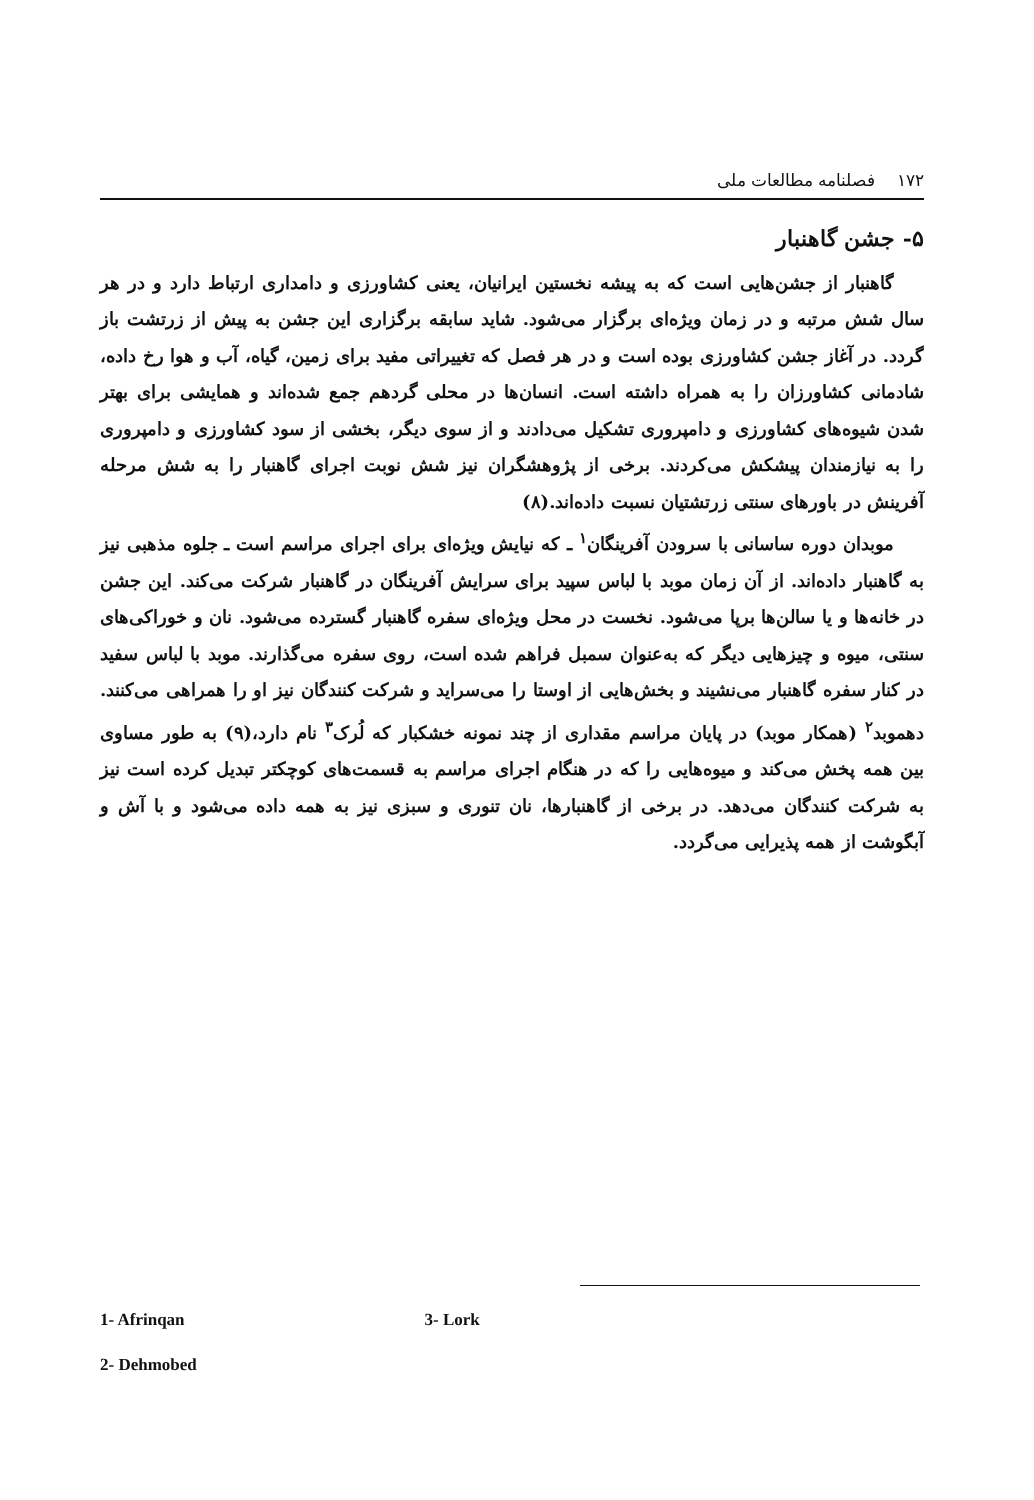۱۷۲ فصلنامه مطالعات ملی
۵- جشن گاهنبار
گاهنبار از جشن‌هایی است که به پیشه نخستین ایرانیان، یعنی کشاورزی و دامداری ارتباط دارد و در هر سال شش مرتبه و در زمان ویژه‌ای برگزار می‌شود. شاید سابقه برگزاری این جشن به پیش از زرتشت باز گردد. در آغاز جشن کشاورزی بوده است و در هر فصل که تغییراتی مفید برای زمین، گیاه، آب و هوا رخ داده، شادمانی کشاورزان را به همراه داشته است. انسان‌ها در محلی گردهم جمع شده‌اند و همایشی برای بهتر شدن شیوه‌های کشاورزی و دامپروری تشکیل می‌دادند و از سوی دیگر، بخشی از سود کشاورزی و دامپروری را به نیازمندان پیشکش می‌کردند. برخی از پژوهشگران نیز شش نوبت اجرای گاهنبار را به شش مرحله آفرینش در باورهای سنتی زرتشتیان نسبت داده‌اند.(۸)
موبدان دوره ساسانی با سرودن آفرینگان<sup>۱</sup> ـ که نیایش ویژه‌ای برای اجرای مراسم است ـ جلوه مذهبی نیز به گاهنبار داده‌اند. از آن زمان موبد با لباس سپید برای سرایش آفرینگان در گاهنبار شرکت می‌کند. این جشن در خانه‌ها و یا سالن‌ها برپا می‌شود. نخست در محل ویژه‌ای سفره گاهنبار گسترده می‌شود. نان و خوراکی‌های سنتی، میوه و چیزهایی دیگر که به‌عنوان سمبل فراهم شده است، روی سفره می‌گذارند. موبد با لباس سفید در کنار سفره گاهنبار می‌نشیند و بخش‌هایی از اوستا را می‌سراید و شرکت کنندگان نیز او را همراهی می‌کنند. دهموبد<sup>۲</sup> (همکار موبد) در پایان مراسم مقداری از چند نمونه خشکبار که لُرک<sup>۳</sup> نام دارد،(۹) به طور مساوی بین همه پخش می‌کند و میوه‌هایی را که در هنگام اجرای مراسم به قسمت‌های کوچکتر تبدیل کرده است نیز به شرکت کنندگان می‌دهد. در برخی از گاهنبارها، نان تنوری و سبزی نیز به همه داده می‌شود و با آش و آبگوشت از همه پذیرایی می‌گردد.
1- Afrinqan 3- Lork
2- Dehmobed